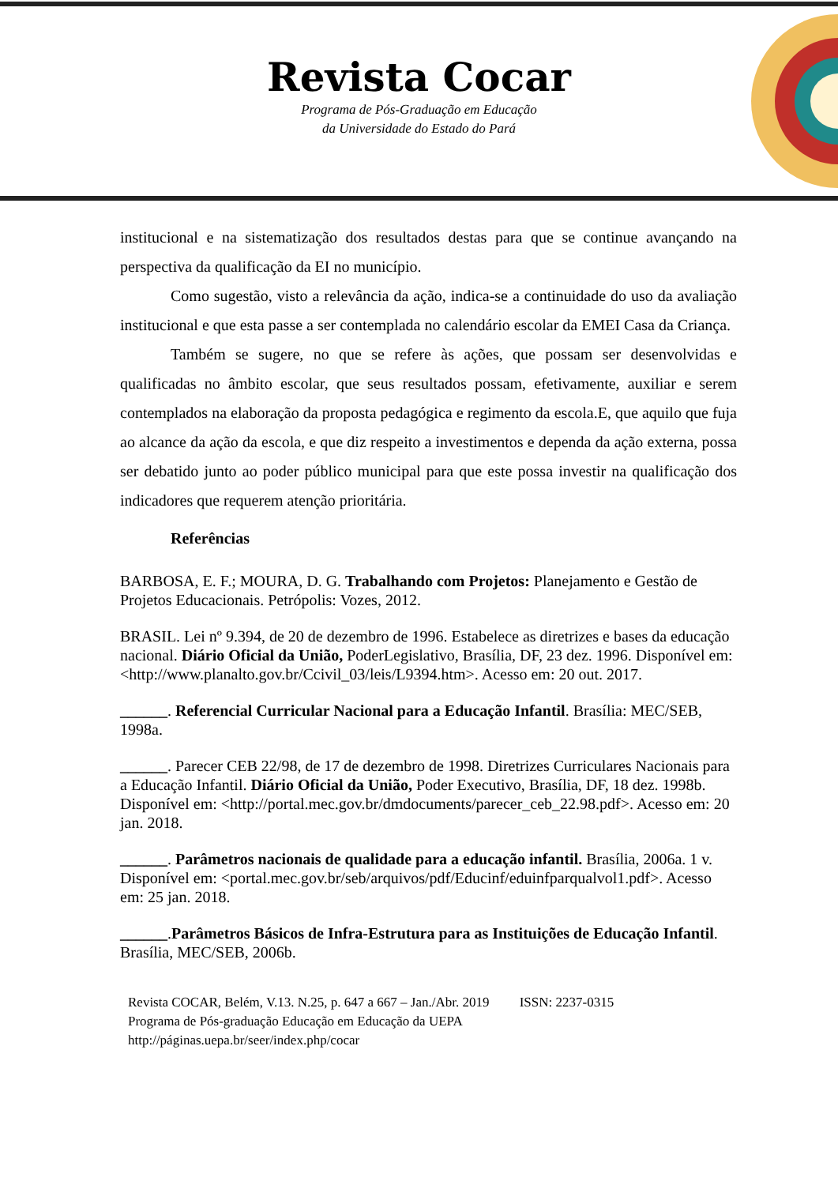Revista Cocar
Programa de Pós-Graduação em Educação
da Universidade do Estado do Pará
institucional e na sistematização dos resultados destas para que se continue avançando na perspectiva da qualificação da EI no município.
Como sugestão, visto a relevância da ação, indica-se a continuidade do uso da avaliação institucional e que esta passe a ser contemplada no calendário escolar da EMEI Casa da Criança.
Também se sugere, no que se refere às ações, que possam ser desenvolvidas e qualificadas no âmbito escolar, que seus resultados possam, efetivamente, auxiliar e serem contemplados na elaboração da proposta pedagógica e regimento da escola.E, que aquilo que fuja ao alcance da ação da escola, e que diz respeito a investimentos e dependa da ação externa, possa ser debatido junto ao poder público municipal para que este possa investir na qualificação dos indicadores que requerem atenção prioritária.
Referências
BARBOSA, E. F.; MOURA, D. G. Trabalhando com Projetos: Planejamento e Gestão de Projetos Educacionais. Petrópolis: Vozes, 2012.
BRASIL. Lei nº 9.394, de 20 de dezembro de 1996. Estabelece as diretrizes e bases da educação nacional. Diário Oficial da União, PoderLegislativo, Brasília, DF, 23 dez. 1996. Disponível em: <http://www.planalto.gov.br/Ccivil_03/leis/L9394.htm>. Acesso em: 20 out. 2017.
______. Referencial Curricular Nacional para a Educação Infantil. Brasília: MEC/SEB, 1998a.
______. Parecer CEB 22/98, de 17 de dezembro de 1998. Diretrizes Curriculares Nacionais para a Educação Infantil. Diário Oficial da União, Poder Executivo, Brasília, DF, 18 dez. 1998b. Disponível em: <http://portal.mec.gov.br/dmdocuments/parecer_ceb_22.98.pdf>. Acesso em: 20 jan. 2018.
______. Parâmetros nacionais de qualidade para a educação infantil. Brasília, 2006a. 1 v. Disponível em: <portal.mec.gov.br/seb/arquivos/pdf/Educinf/eduinfparqualvol1.pdf>. Acesso em: 25 jan. 2018.
______.Parâmetros Básicos de Infra-Estrutura para as Instituições de Educação Infantil. Brasília, MEC/SEB, 2006b.
Revista COCAR, Belém, V.13. N.25, p. 647 a 667 – Jan./Abr. 2019 ISSN: 2237-0315
Programa de Pós-graduação Educação em Educação da UEPA
http://páginas.uepa.br/seer/index.php/cocar